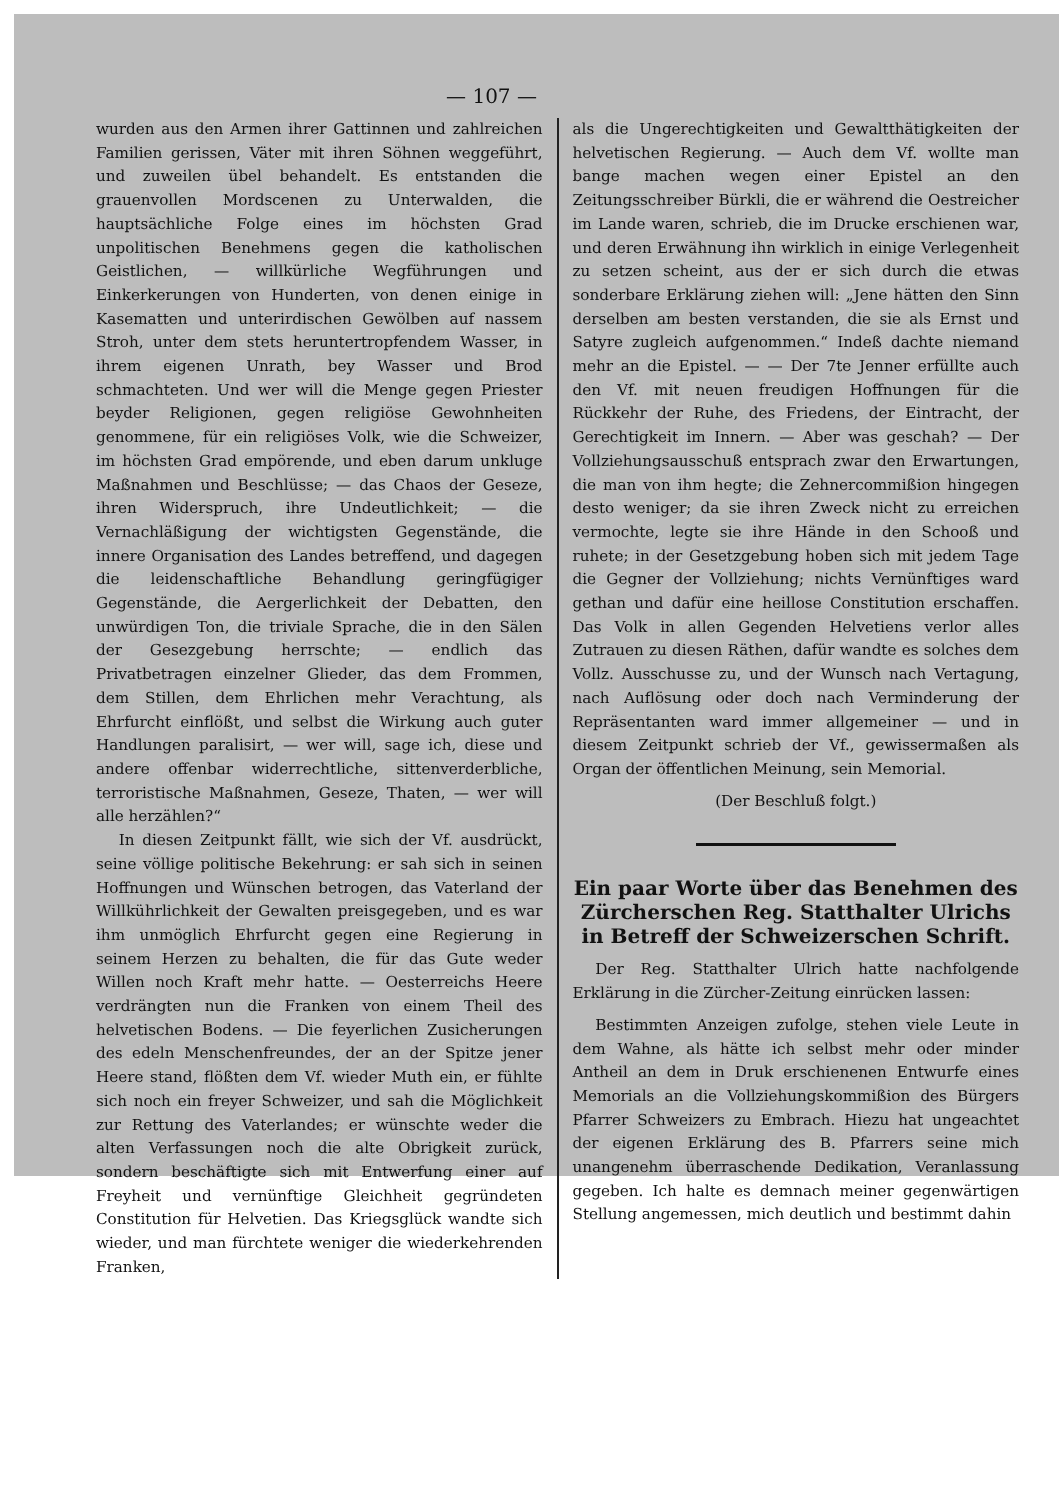— 107 —
wurden aus den Armen ihrer Gattinnen und zahlreichen Familien gerissen, Väter mit ihren Söhnen weggeführt, und zuweilen übel behandelt. Es entstanden die grauenvollen Mordscenen zu Unterwalden, die hauptsächliche Folge eines im höchsten Grad unpolitischen Benehmens gegen die katholischen Geistlichen, — willkürliche Wegführungen und Einkerkerungen von Hunderten, von denen einige in Kasematten und unterirdischen Gewölben auf nassem Stroh, unter dem stets heruntertropfendem Wasser, in ihrem eigenen Unrath, bey Wasser und Brod schmachteten. Und wer will die Menge gegen Priester beyder Religionen, gegen religiöse Gewohnheiten genommene, für ein religiöses Volk, wie die Schweizer, im höchsten Grad empörende, und eben darum unkluge Maßnahmen und Beschlüsse; — das Chaos der Geseze, ihren Widerspruch, ihre Undeutlichkeit; — die Vernachläßigung der wichtigsten Gegenstände, die innere Organisation des Landes betreffend, und dagegen die leidenschaftliche Behandlung geringfügiger Gegenstände, die Aergerlichkeit der Debatten, den unwürdigen Ton, die triviale Sprache, die in den Sälen der Gesezgebung herrschte; — endlich das Privatbetragen einzelner Glieder, das dem Frommen, dem Stillen, dem Ehrlichen mehr Verachtung, als Ehrfurcht einflößt, und selbst die Wirkung auch guter Handlungen paralisirt, — wer will, sage ich, diese und andere offenbar widerrechtliche, sittenverderbliche, terroristische Maßnahmen, Geseze, Thaten, — wer will alle herzählen?“
In diesen Zeitpunkt fällt, wie sich der Vf. ausdrückt, seine völlige politische Bekehrung: er sah sich in seinen Hoffnungen und Wünschen betrogen, das Vaterland der Willkührlichkeit der Gewalten preisgegeben, und es war ihm unmöglich Ehrfurcht gegen eine Regierung in seinem Herzen zu behalten, die für das Gute weder Willen noch Kraft mehr hatte. — Oesterreichs Heere verdrängten nun die Franken von einem Theil des helvetischen Bodens. — Die feyerlichen Zusicherungen des edeln Menschenfreundes, der an der Spitze jener Heere stand, flößten dem Vf. wieder Muth ein, er fühlte sich noch ein freyer Schweizer, und sah die Möglichkeit zur Rettung des Vaterlandes; er wünschte weder die alten Verfassungen noch die alte Obrigkeit zurück, sondern beschäftigte sich mit Entwerfung einer auf Freyheit und vernünftige Gleichheit gegründeten Constitution für Helvetien. Das Kriegsglück wandte sich wieder, und man fürchtete weniger die wiederkehrenden Franken,
als die Ungerechtigkeiten und Gewaltthätigkeiten der helvetischen Regierung. — Auch dem Vf. wollte man bange machen wegen einer Epistel an den Zeitungsschreiber Bürkli, die er während die Oestreicher im Lande waren, schrieb, die im Drucke erschienen war, und deren Erwähnung ihn wirklich in einige Verlegenheit zu setzen scheint, aus der er sich durch die etwas sonderbare Erklärung ziehen will: „Jene hätten den Sinn derselben am besten verstanden, die sie als Ernst und Satyre zugleich aufgenommen.“ Indeß dachte niemand mehr an die Epistel. — — Der 7te Jenner erfüllte auch den Vf. mit neuen freudigen Hoffnungen für die Rückkehr der Ruhe, des Friedens, der Eintracht, der Gerechtigkeit im Innern. — Aber was geschah? — Der Vollziehungsausschuß entsprach zwar den Erwartungen, die man von ihm hegte; die Zehnercommißion hingegen desto weniger; da sie ihren Zweck nicht zu erreichen vermochte, legte sie ihre Hände in den Schooß und ruhete; in der Gesetzgebung hoben sich mit jedem Tage die Gegner der Vollziehung; nichts Vernünftiges ward gethan und dafür eine heillose Constitution erschaffen. Das Volk in allen Gegenden Helvetiens verlor alles Zutrauen zu diesen Räthen, dafür wandte es solches dem Vollz. Ausschusse zu, und der Wunsch nach Vertagung, nach Auflösung oder doch nach Verminderung der Repräsentanten ward immer allgemeiner — und in diesem Zeitpunkt schrieb der Vf., gewissermaßen als Organ der öffentlichen Meinung, sein Memorial.
(Der Beschluß folgt.)
Ein paar Worte über das Benehmen des Zürcherschen Reg. Statthalter Ulrichs in Betreff der Schweizerschen Schrift.
Der Reg. Statthalter Ulrich hatte nachfolgende Erklärung in die Zürcher-Zeitung einrücken lassen:
Bestimmten Anzeigen zufolge, stehen viele Leute in dem Wahne, als hätte ich selbst mehr oder minder Antheil an dem in Druk erschienenen Entwurfe eines Memorials an die Vollziehungskommißion des Bürgers Pfarrer Schweizers zu Embrach. Hiezu hat ungeachtet der eigenen Erklärung des B. Pfarrers seine mich unangenehm überraschende Dedikation, Veranlassung gegeben. Ich halte es demnach meiner gegenwärtigen Stellung angemessen, mich deutlich und bestimmt dahin